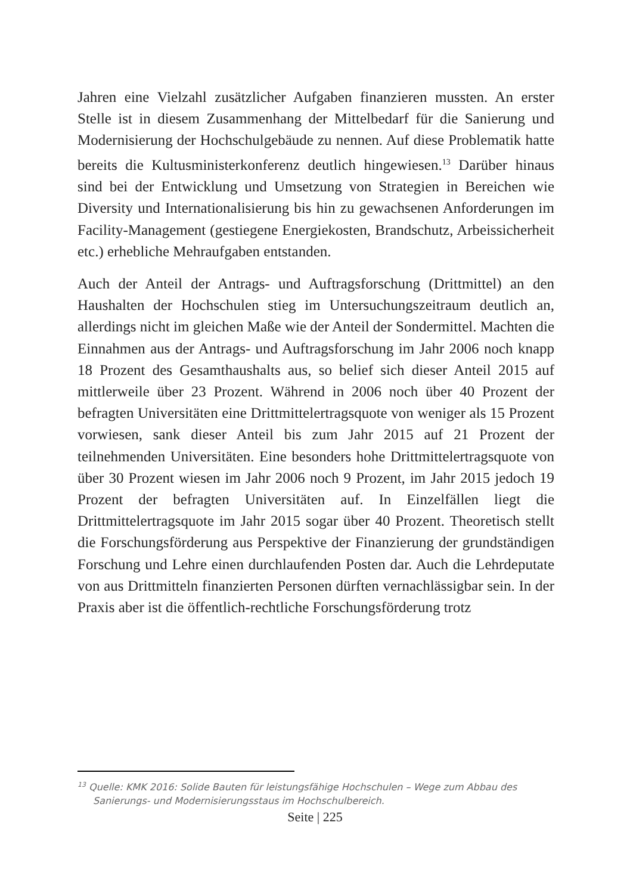Jahren eine Vielzahl zusätzlicher Aufgaben finanzieren mussten. An erster Stelle ist in diesem Zusammenhang der Mittelbedarf für die Sanierung und Modernisierung der Hochschulgebäude zu nennen. Auf diese Problematik hatte bereits die Kultusministerkonferenz deutlich hingewiesen.<sup>13</sup> Darüber hinaus sind bei der Entwicklung und Umsetzung von Strategien in Bereichen wie Diversity und Internationalisierung bis hin zu gewachsenen Anforderungen im Facility-Management (gestiegene Energiekosten, Brandschutz, Arbeissicherheit etc.) erhebliche Mehraufgaben entstanden.
Auch der Anteil der Antrags- und Auftragsforschung (Drittmittel) an den Haushalten der Hochschulen stieg im Untersuchungszeitraum deutlich an, allerdings nicht im gleichen Maße wie der Anteil der Sondermittel. Machten die Einnahmen aus der Antrags- und Auftragsforschung im Jahr 2006 noch knapp 18 Prozent des Gesamthaushalts aus, so belief sich dieser Anteil 2015 auf mittlerweile über 23 Prozent. Während in 2006 noch über 40 Prozent der befragten Universitäten eine Drittmittelertragsquote von weniger als 15 Prozent vorwiesen, sank dieser Anteil bis zum Jahr 2015 auf 21 Prozent der teilnehmenden Universitäten. Eine besonders hohe Drittmittelertragsquote von über 30 Prozent wiesen im Jahr 2006 noch 9 Prozent, im Jahr 2015 jedoch 19 Prozent der befragten Universitäten auf. In Einzelfällen liegt die Drittmittelertragsquote im Jahr 2015 sogar über 40 Prozent. Theoretisch stellt die Forschungsförderung aus Perspektive der Finanzierung der grundständigen Forschung und Lehre einen durchlaufenden Posten dar. Auch die Lehrdeputate von aus Drittmitteln finanzierten Personen dürften vernachlässigbar sein. In der Praxis aber ist die öffentlich-rechtliche Forschungsförderung trotz
<sup>13</sup> Quelle: KMK 2016: Solide Bauten für leistungsfähige Hochschulen – Wege zum Abbau des Sanierungs- und Modernisierungsstaus im Hochschulbereich.
Seite | 225